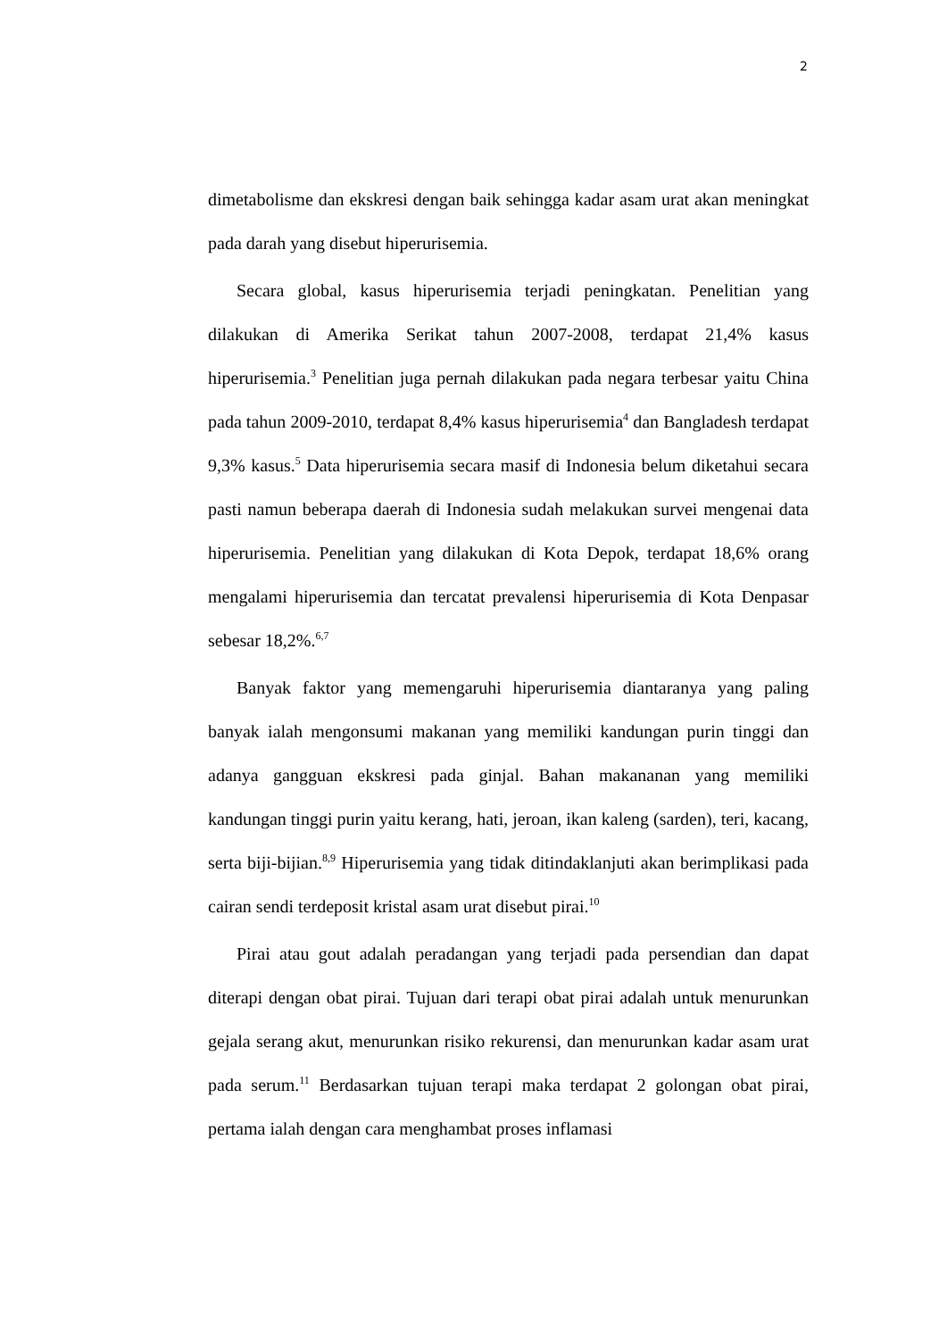2
dimetabolisme dan ekskresi dengan baik sehingga kadar asam urat akan meningkat pada darah yang disebut hiperurisemia.
Secara global, kasus hiperurisemia terjadi peningkatan. Penelitian yang dilakukan di Amerika Serikat tahun 2007-2008, terdapat 21,4% kasus hiperurisemia.<sup>3</sup> Penelitian juga pernah dilakukan pada negara terbesar yaitu China pada tahun 2009-2010, terdapat 8,4% kasus hiperurisemia<sup>4</sup> dan Bangladesh terdapat 9,3% kasus.<sup>5</sup> Data hiperurisemia secara masif di Indonesia belum diketahui secara pasti namun beberapa daerah di Indonesia sudah melakukan survei mengenai data hiperurisemia. Penelitian yang dilakukan di Kota Depok, terdapat 18,6% orang mengalami hiperurisemia dan tercatat prevalensi hiperurisemia di Kota Denpasar sebesar 18,2%.<sup>6,7</sup>
Banyak faktor yang memengaruhi hiperurisemia diantaranya yang paling banyak ialah mengonsumi makanan yang memiliki kandungan purin tinggi dan adanya gangguan ekskresi pada ginjal. Bahan makananan yang memiliki kandungan tinggi purin yaitu kerang, hati, jeroan, ikan kaleng (sarden), teri, kacang, serta biji-bijian.<sup>8,9</sup> Hiperurisemia yang tidak ditindaklanjuti akan berimplikasi pada cairan sendi terdeposit kristal asam urat disebut pirai.<sup>10</sup>
Pirai atau gout adalah peradangan yang terjadi pada persendian dan dapat diterapi dengan obat pirai. Tujuan dari terapi obat pirai adalah untuk menurunkan gejala serang akut, menurunkan risiko rekurensi, dan menurunkan kadar asam urat pada serum.<sup>11</sup> Berdasarkan tujuan terapi maka terdapat 2 golongan obat pirai, pertama ialah dengan cara menghambat proses inflamasi